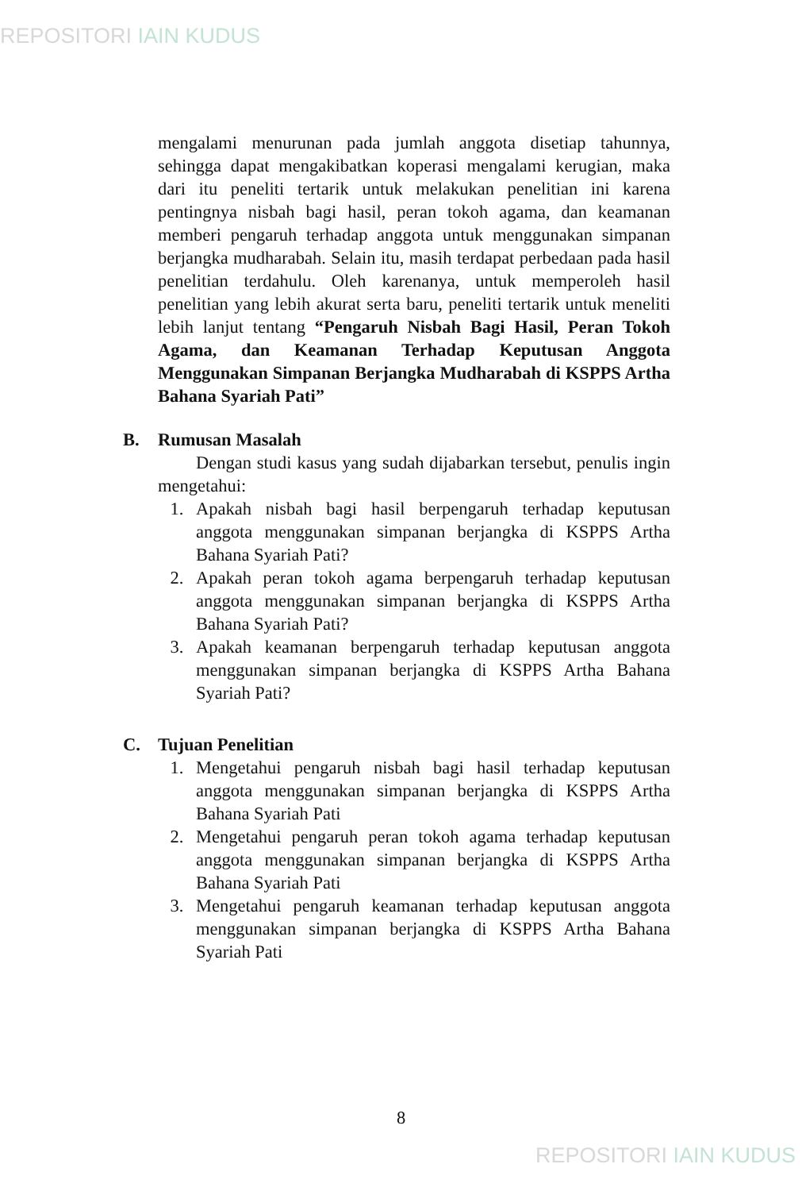REPOSITORI IAIN KUDUS
mengalami menurunan pada jumlah anggota disetiap tahunnya, sehingga dapat mengakibatkan koperasi mengalami kerugian, maka dari itu peneliti tertarik untuk melakukan penelitian ini karena pentingnya nisbah bagi hasil, peran tokoh agama, dan keamanan memberi pengaruh terhadap anggota untuk menggunakan simpanan berjangka mudharabah. Selain itu, masih terdapat perbedaan pada hasil penelitian terdahulu. Oleh karenanya, untuk memperoleh hasil penelitian yang lebih akurat serta baru, peneliti tertarik untuk meneliti lebih lanjut tentang “Pengaruh Nisbah Bagi Hasil, Peran Tokoh Agama, dan Keamanan Terhadap Keputusan Anggota Menggunakan Simpanan Berjangka Mudharabah di KSPPS Artha Bahana Syariah Pati”
B. Rumusan Masalah
Dengan studi kasus yang sudah dijabarkan tersebut, penulis ingin mengetahui:
1. Apakah nisbah bagi hasil berpengaruh terhadap keputusan anggota menggunakan simpanan berjangka di KSPPS Artha Bahana Syariah Pati?
2. Apakah peran tokoh agama berpengaruh terhadap keputusan anggota menggunakan simpanan berjangka di KSPPS Artha Bahana Syariah Pati?
3. Apakah keamanan berpengaruh terhadap keputusan anggota menggunakan simpanan berjangka di KSPPS Artha Bahana Syariah Pati?
C. Tujuan Penelitian
1. Mengetahui pengaruh nisbah bagi hasil terhadap keputusan anggota menggunakan simpanan berjangka di KSPPS Artha Bahana Syariah Pati
2. Mengetahui pengaruh peran tokoh agama terhadap keputusan anggota menggunakan simpanan berjangka di KSPPS Artha Bahana Syariah Pati
3. Mengetahui pengaruh keamanan terhadap keputusan anggota menggunakan simpanan berjangka di KSPPS Artha Bahana Syariah Pati
8
REPOSITORI IAIN KUDUS